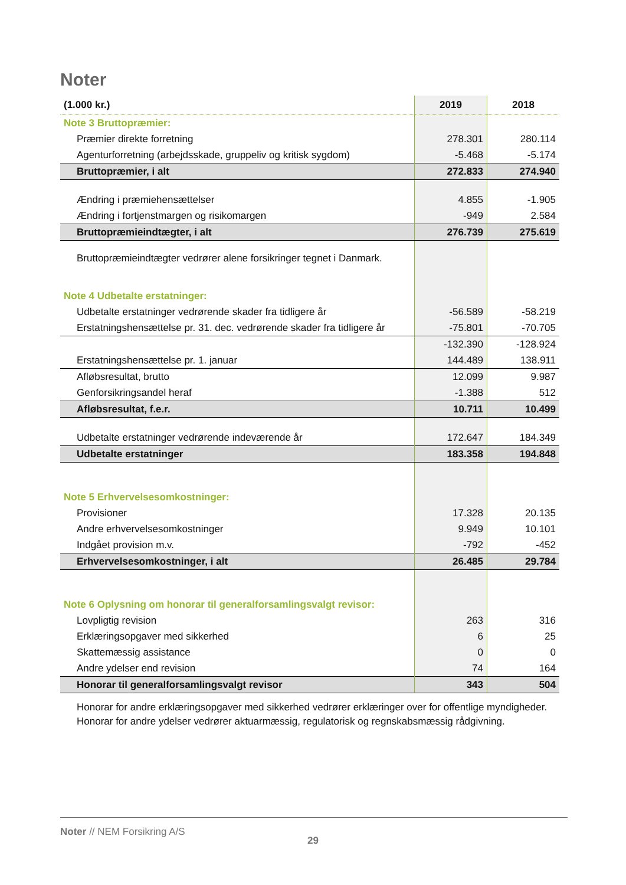Noter
| (1.000 kr.) | 2019 | 2018 |
| --- | --- | --- |
| Note 3 Bruttopræmier: | | |
| Præmier direkte forretning | 278.301 | 280.114 |
| Agenturforretning (arbejdsskade, gruppeliv og kritisk sygdom) | -5.468 | -5.174 |
| Bruttopræmier, i alt | 272.833 | 274.940 |
| Ændring i præmiehensættelser | 4.855 | -1.905 |
| Ændring i fortjenstmargen og risikomargen | -949 | 2.584 |
| Bruttopræmieindtægter, i alt | 276.739 | 275.619 |
| Bruttopræmieindtægter vedrører alene forsikringer tegnet i Danmark. | | |
| Note 4 Udbetalte erstatninger: | | |
| Udbetalte erstatninger vedrørende skader fra tidligere år | -56.589 | -58.219 |
| Erstatningshensættelse pr. 31. dec. vedrørende skader fra tidligere år | -75.801 | -70.705 |
| | -132.390 | -128.924 |
| Erstatningshensættelse pr. 1. januar | 144.489 | 138.911 |
| Afløbsresultat, brutto | 12.099 | 9.987 |
| Genforsikringsandel heraf | -1.388 | 512 |
| Afløbsresultat, f.e.r. | 10.711 | 10.499 |
| Udbetalte erstatninger vedrørende indeværende år | 172.647 | 184.349 |
| Udbetalte erstatninger | 183.358 | 194.848 |
| Note 5 Erhvervelsesomkostninger: | | |
| Provisioner | 17.328 | 20.135 |
| Andre erhvervelsesomkostninger | 9.949 | 10.101 |
| Indgået provision m.v. | -792 | -452 |
| Erhvervelsesomkostninger, i alt | 26.485 | 29.784 |
| Note 6 Oplysning om honorar til generalforsamlingsvalgt revisor: | | |
| Lovpligtig revision | 263 | 316 |
| Erklæringsopgaver med sikkerhed | 6 | 25 |
| Skattemæssig assistance | 0 | 0 |
| Andre ydelser end revision | 74 | 164 |
| Honorar til generalforsamlingsvalgt revisor | 343 | 504 |
| Honorar for andre erklæringsopgaver med sikkerhed vedrører erklæringer over for offentlige myndigheder. Honorar for andre ydelser vedrører aktuarmæssig, regulatorisk og regnskabsmæssig rådgivning. | | |
Noter // NEM Forsikring A/S
29